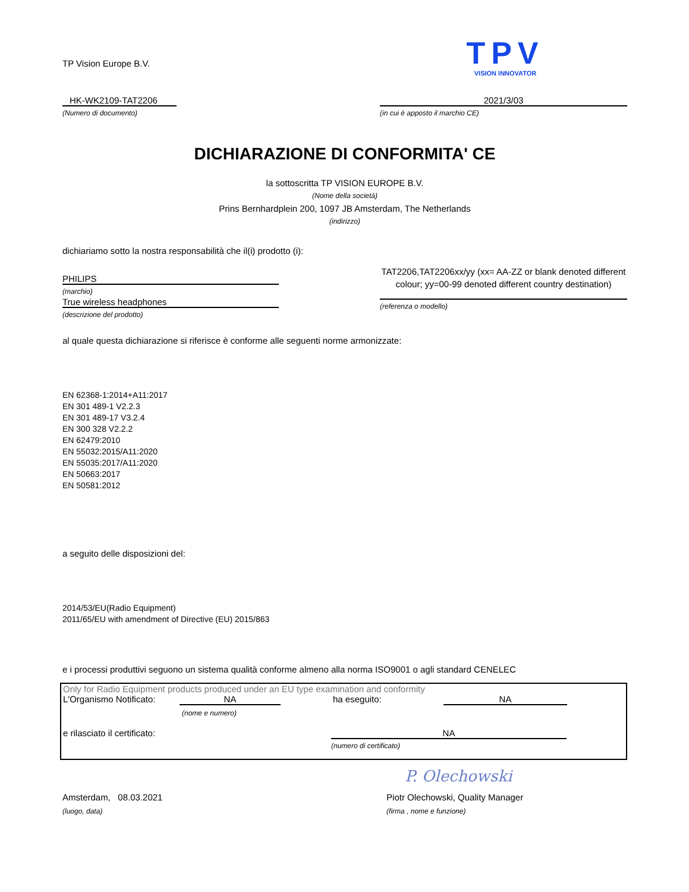TP Vision Europe B.V.
TPV
VISION INNOVATOR
HK-WK2109-TAT2206
(Numero di documento)
2021/3/03
(in cui è apposto il marchio CE)
DICHIARAZIONE DI CONFORMITA' CE
la sottoscritta TP VISION EUROPE B.V.
(Nome della società)
Prins Bernhardplein 200, 1097 JB Amsterdam, The Netherlands
(indirizzo)
dichiariamo sotto la nostra responsabilità che il(i) prodotto (i):
PHILIPS
(marchio)
True wireless headphones
(descrizione del prodotto)
TAT2206,TAT2206xx/yy (xx= AA-ZZ or blank denoted different colour; yy=00-99 denoted different country destination)
(referenza o modello)
al quale questa dichiarazione si riferisce è conforme alle seguenti norme armonizzate:
EN 62368-1:2014+A11:2017
EN 301 489-1 V2.2.3
EN 301 489-17 V3.2.4
EN 300 328 V2.2.2
EN 62479:2010
EN 55032:2015/A11:2020
EN 55035:2017/A11:2020
EN 50663:2017
EN 50581:2012
a seguito delle disposizioni del:
2014/53/EU(Radio Equipment)
2011/65/EU with amendment of Directive (EU) 2015/863
e i processi produttivi seguono un sistema qualità conforme almeno alla norma ISO9001 o agli standard CENELEC
Only for Radio Equipment products produced under an EU type examination and conformity
L'Organismo Notificato: NA ha eseguito: NA
(nome e numero)
e rilasciato il certificato: NA
(numero di certificato)
P. Olechowski
Amsterdam, 08.03.2021
(luogo, data)
Piotr Olechowski, Quality Manager
(firma , nome e funzione)